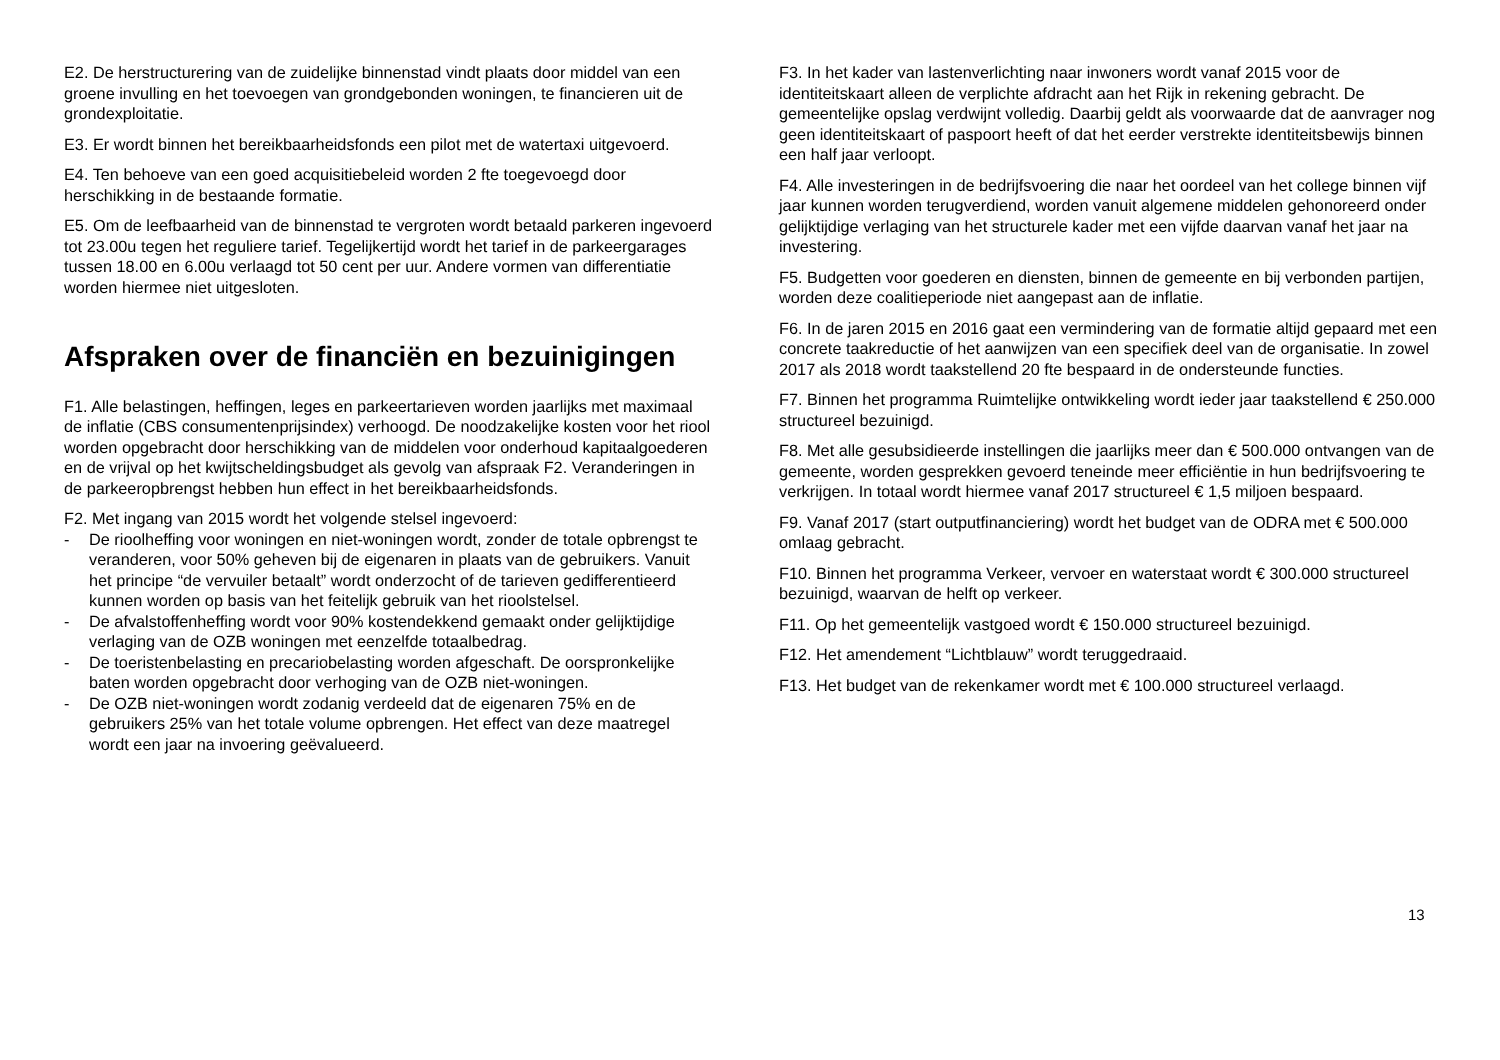E2. De herstructurering van de zuidelijke binnenstad vindt plaats door middel van een groene invulling en het toevoegen van grondgebonden woningen, te financieren uit de grondexploitatie.
E3. Er wordt binnen het bereikbaarheidsfonds een pilot met de watertaxi uitgevoerd.
E4. Ten behoeve van een goed acquisitiebeleid worden 2 fte toegevoegd door herschikking in de bestaande formatie.
E5. Om de leefbaarheid van de binnenstad te vergroten wordt betaald parkeren ingevoerd tot 23.00u tegen het reguliere tarief. Tegelijkertijd wordt het tarief in de parkeergarages tussen 18.00 en 6.00u verlaagd tot 50 cent per uur. Andere vormen van differentiatie worden hiermee niet uitgesloten.
Afspraken over de financiën en bezuinigingen
F1. Alle belastingen, heffingen, leges en parkeertarieven worden jaarlijks met maximaal de inflatie (CBS consumentenprijsindex) verhoogd. De noodzakelijke kosten voor het riool worden opgebracht door herschikking van de middelen voor onderhoud kapitaalgoederen en de vrijval op het kwijtscheldingsbudget als gevolg van afspraak F2. Veranderingen in de parkeeropbrengst hebben hun effect in het bereikbaarheidsfonds.
F2. Met ingang van 2015 wordt het volgende stelsel ingevoerd:
- De rioolheffing voor woningen en niet-woningen wordt, zonder de totale opbrengst te veranderen, voor 50% geheven bij de eigenaren in plaats van de gebruikers. Vanuit het principe “de vervuiler betaalt” wordt onderzocht of de tarieven gedifferentieerd kunnen worden op basis van het feitelijk gebruik van het rioolstelsel.
- De afvalstoffenheffing wordt voor 90% kostendekkend gemaakt onder gelijktijdige verlaging van de OZB woningen met eenzelfde totaalbedrag.
- De toeristenbelasting en precariobelasting worden afgeschaft. De oorspronkelijke baten worden opgebracht door verhoging van de OZB niet-woningen.
- De OZB niet-woningen wordt zodanig verdeeld dat de eigenaren 75% en de gebruikers 25% van het totale volume opbrengen. Het effect van deze maatregel wordt een jaar na invoering geëvalueerd.
F3. In het kader van lastenverlichting naar inwoners wordt vanaf 2015 voor de identiteitskaart alleen de verplichte afdracht aan het Rijk in rekening gebracht. De gemeentelijke opslag verdwijnt volledig. Daarbij geldt als voorwaarde dat de aanvrager nog geen identiteitskaart of paspoort heeft of dat het eerder verstrekte identiteitsbewijs binnen een half jaar verloopt.
F4. Alle investeringen in de bedrijfsvoering die naar het oordeel van het college binnen vijf jaar kunnen worden terugverdiend, worden vanuit algemene middelen gehonoreerd onder gelijktijdige verlaging van het structurele kader met een vijfde daarvan vanaf het jaar na investering.
F5. Budgetten voor goederen en diensten, binnen de gemeente en bij verbonden partijen, worden deze coalitieperiode niet aangepast aan de inflatie.
F6. In de jaren 2015 en 2016 gaat een vermindering van de formatie altijd gepaard met een concrete taakreductie of het aanwijzen van een specifiek deel van de organisatie. In zowel 2017 als 2018 wordt taakstellend 20 fte bespaard in de ondersteunde functies.
F7. Binnen het programma Ruimtelijke ontwikkeling wordt ieder jaar taakstellend € 250.000 structureel bezuinigd.
F8. Met alle gesubsidieerde instellingen die jaarlijks meer dan € 500.000 ontvangen van de gemeente, worden gesprekken gevoerd teneinde meer efficiëntie in hun bedrijfsvoering te verkrijgen. In totaal wordt hiermee vanaf 2017 structureel € 1,5 miljoen bespaard.
F9. Vanaf 2017 (start outputfinanciering) wordt het budget van de ODRA met € 500.000 omlaag gebracht.
F10. Binnen het programma Verkeer, vervoer en waterstaat wordt € 300.000 structureel bezuinigd, waarvan de helft op verkeer.
F11. Op het gemeentelijk vastgoed wordt € 150.000 structureel bezuinigd.
F12. Het amendement “Lichtblauw” wordt teruggedraaid.
F13. Het budget van de rekenkamer wordt met € 100.000 structureel verlaagd.
13